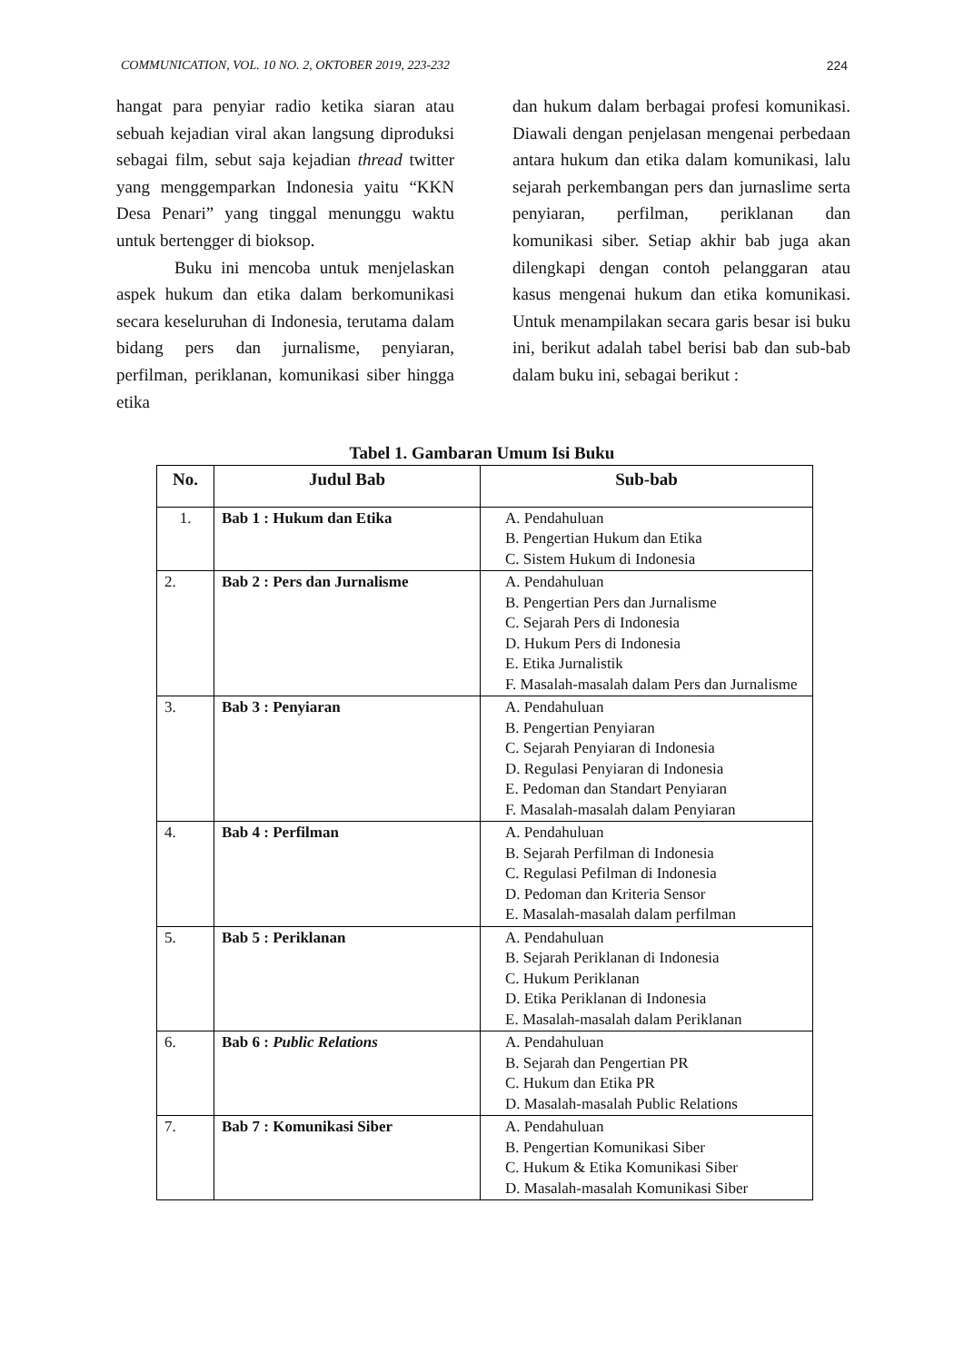COMMUNICATION, VOL. 10 NO. 2, OKTOBER 2019, 223-232 224
hangat para penyiar radio ketika siaran atau sebuah kejadian viral akan langsung diproduksi sebagai film, sebut saja kejadian thread twitter yang menggemparkan Indonesia yaitu “KKN Desa Penari” yang tinggal menunggu waktu untuk bertengger di bioksop.
Buku ini mencoba untuk menjelaskan aspek hukum dan etika dalam berkomunikasi secara keseluruhan di Indonesia, terutama dalam bidang pers dan jurnalisme, penyiaran, perfilman, periklanan, komunikasi siber hingga etika
dan hukum dalam berbagai profesi komunikasi. Diawali dengan penjelasan mengenai perbedaan antara hukum dan etika dalam komunikasi, lalu sejarah perkembangan pers dan jurnaslime serta penyiaran, perfilman, periklanan dan komunikasi siber. Setiap akhir bab juga akan dilengkapi dengan contoh pelanggaran atau kasus mengenai hukum dan etika komunikasi. Untuk menampilakan secara garis besar isi buku ini, berikut adalah tabel berisi bab dan sub-bab dalam buku ini, sebagai berikut :
Tabel 1. Gambaran Umum Isi Buku
| No. | Judul Bab | Sub-bab |
| --- | --- | --- |
| 1. | Bab 1 : Hukum dan Etika | A. Pendahuluan B. Pengertian Hukum dan Etika C. Sistem Hukum di Indonesia |
| 2. | Bab 2 : Pers dan Jurnalisme | A. Pendahuluan B. Pengertian Pers dan Jurnalisme C. Sejarah Pers di Indonesia D. Hukum Pers di Indonesia E. Etika Jurnalistik F. Masalah-masalah dalam Pers dan Jurnalisme |
| 3. | Bab 3 : Penyiaran | A. Pendahuluan B. Pengertian Penyiaran C. Sejarah Penyiaran di Indonesia D. Regulasi Penyiaran di Indonesia E. Pedoman dan Standart Penyiaran F. Masalah-masalah dalam Penyiaran |
| 4. | Bab 4 : Perfilman | A. Pendahuluan B. Sejarah Perfilman di Indonesia C. Regulasi Pefilman di Indonesia D. Pedoman dan Kriteria Sensor E. Masalah-masalah dalam perfilman |
| 5. | Bab 5 : Periklanan | A. Pendahuluan B. Sejarah Periklanan di Indonesia C. Hukum Periklanan D. Etika Periklanan di Indonesia E. Masalah-masalah dalam Periklanan |
| 6. | Bab 6 : Public Relations | A. Pendahuluan B. Sejarah dan Pengertian PR C. Hukum dan Etika PR D. Masalah-masalah Public Relations |
| 7. | Bab 7 : Komunikasi Siber | A. Pendahuluan B. Pengertian Komunikasi Siber C. Hukum & Etika Komunikasi Siber D. Masalah-masalah Komunikasi Siber |